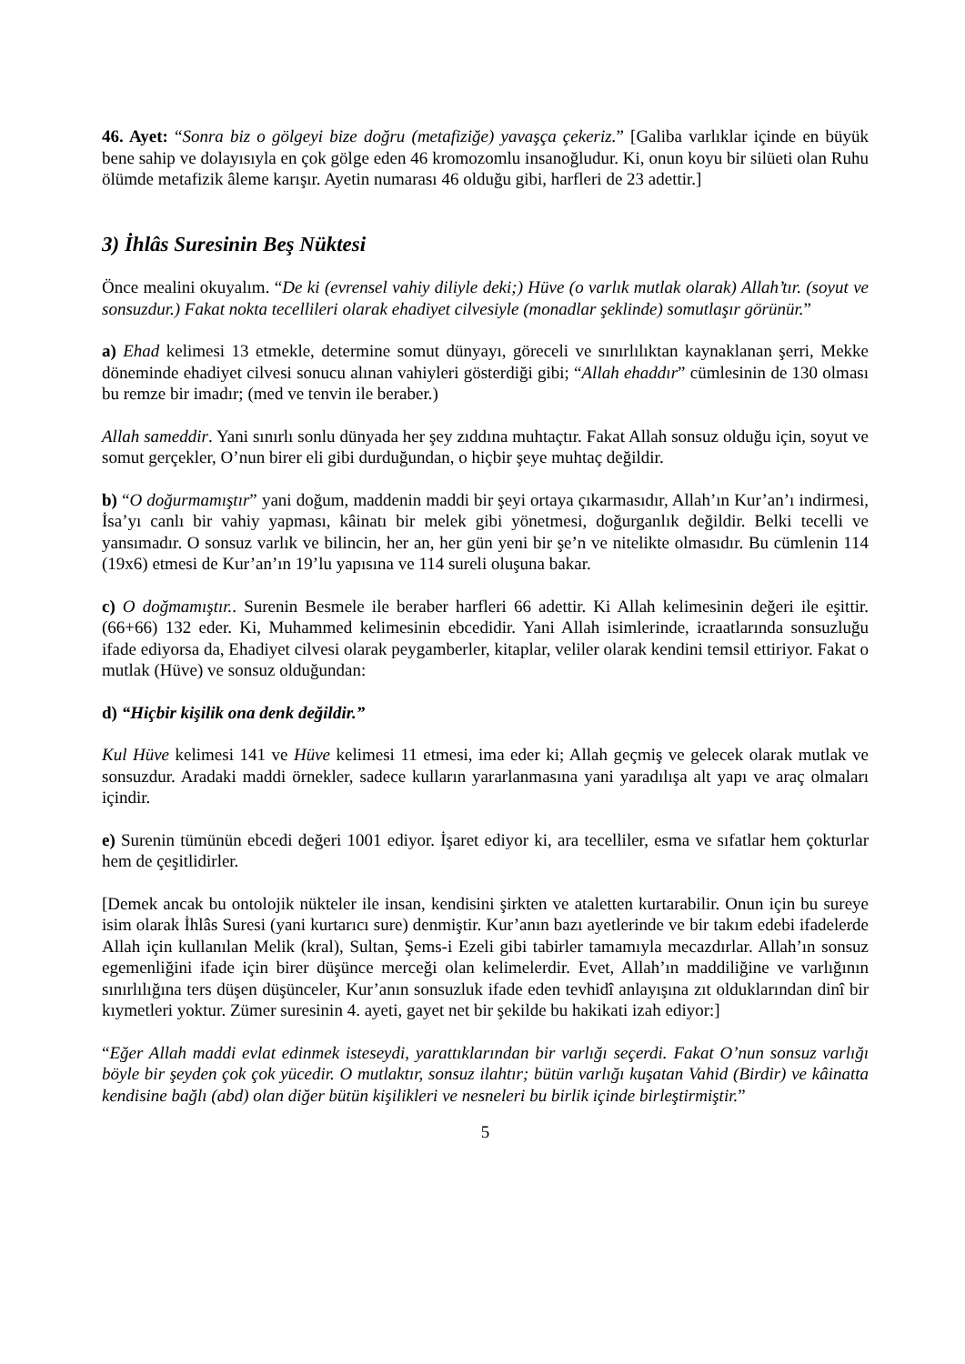46. Ayet: “Sonra biz o gölgeyi bize doğru (metafiziğe) yavaşça çekeriz.” [Galiba varlıklar içinde en büyük bene sahip ve dolayısıyla en çok gölge eden 46 kromozomlu insanoğludur. Ki, onun koyu bir silüeti olan Ruhu ölümde metafizik âleme karışır. Ayetin numarası 46 olduğu gibi, harfleri de 23 adettir.]
3) İhlâs Suresinin Beş Nüktesi
Önce mealini okuyalım. “De ki (evrensel vahiy diliyle deki;) Hüve (o varlık mutlak olarak) Allah’tır. (soyut ve sonsuzdur.) Fakat nokta tecellileri olarak ehadiyet cilvesiyle (monadlar şeklinde) somutlaşır görünür.”
a) Ehad kelimesi 13 etmekle, determine somut dünyayı, göreceli ve sınırlılıktan kaynaklanan şerri, Mekke döneminde ehadiyet cilvesi sonucu alınan vahiyleri gösterdiği gibi; “Allah ehaddır” cümlesinin de 130 olması bu remze bir imadır; (med ve tenvin ile beraber.)
Allah sameddir. Yani sınırlı sonlu dünyada her şey zıddına muhtaçtır. Fakat Allah sonsuz olduğu için, soyut ve somut gerçekler, O’nun birer eli gibi durduğundan, o hiçbir şeye muhtaç değildir.
b) “O doğurmamıştır” yani doğum, maddenin maddi bir şeyi ortaya çıkarmasıdır, Allah’ın Kur’an’ı indirmesi, İsa’yı canlı bir vahiy yapması, kâinatı bir melek gibi yönetmesi, doğurganlık değildir. Belki tecelli ve yansımadır. O sonsuz varlık ve bilincin, her an, her gün yeni bir şe’n ve nitelikte olmasıdır. Bu cümlenin 114 (19x6) etmesi de Kur’an’ın 19’lu yapısına ve 114 sureli oluşuna bakar.
c) O doğmamıştır.. Surenin Besmele ile beraber harfleri 66 adettir. Ki Allah kelimesinin değeri ile eşittir. (66+66) 132 eder. Ki, Muhammed kelimesinin ebcedidir. Yani Allah isimlerinde, icraatlarında sonsuzluğu ifade ediyorsa da, Ehadiyet cilvesi olarak peygamberler, kitaplar, veliler olarak kendini temsil ettiriyor. Fakat o mutlak (Hüve) ve sonsuz olduğundan:
d) “Hiçbir kişilik ona denk değildir.”
Kul Hüve kelimesi 141 ve Hüve kelimesi 11 etmesi, ima eder ki; Allah geçmiş ve gelecek olarak mutlak ve sonsuzdur. Aradaki maddi örnekler, sadece kulların yararlanmasına yani yaradılışa alt yapı ve araç olmaları içindir.
e) Surenin tümünün ebcedi değeri 1001 ediyor. İşaret ediyor ki, ara tecelliler, esma ve sıfatlar hem çokturlar hem de çeşitlidirler.
[Demek ancak bu ontolojik nükteler ile insan, kendisini şirkten ve ataletten kurtarabilir. Onun için bu sureye isim olarak İhlâs Suresi (yani kurtarıcı sure) denmiştir. Kur’anın bazı ayetlerinde ve bir takım edebi ifadelerde Allah için kullanılan Melik (kral), Sultan, Şems-i Ezeli gibi tabirler tamamıyla mecazdırlar. Allah’ın sonsuz egemenliğini ifade için birer düşünce merceği olan kelimelerdir. Evet, Allah’ın maddiliğine ve varlığının sınırlılığına ters düşen düşünceler, Kur’anın sonsuzluk ifade eden tevhidî anlayışına zıt olduklarından dinî bir kıymetleri yoktur. Zümer suresinin 4. ayeti, gayet net bir şekilde bu hakikati izah ediyor:]
“Eğer Allah maddi evlat edinmek isteseydi, yarattıklarından bir varlığı seçerdi. Fakat O’nun sonsuz varlığı böyle bir şeyden çok çok yücedir. O mutlaktır, sonsuz ilahtır; bütün varlığı kuşatan Vahid (Birdir) ve kâinatta kendisine bağlı (abd) olan diğer bütün kişilikleri ve nesneleri bu birlik içinde birleştirmiştir.”
5